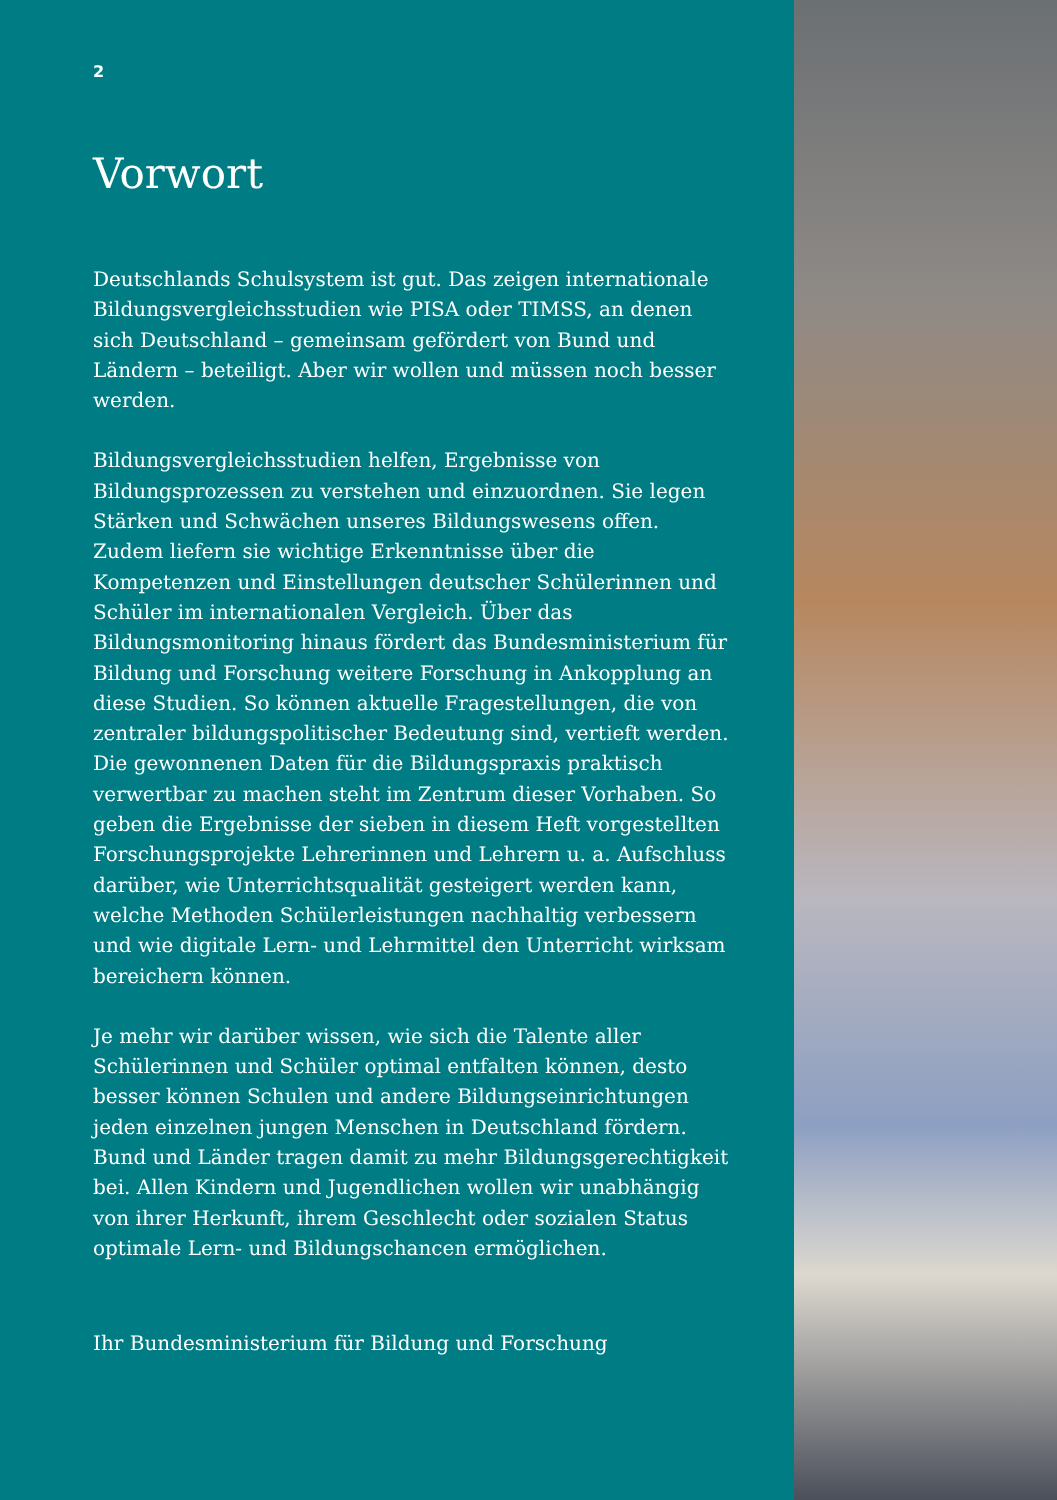2
Vorwort
Deutschlands Schulsystem ist gut. Das zeigen internationale Bildungsvergleichsstudien wie PISA oder TIMSS, an denen sich Deutschland – gemeinsam gefördert von Bund und Ländern – beteiligt. Aber wir wollen und müssen noch besser werden.
Bildungsvergleichsstudien helfen, Ergebnisse von Bildungsprozessen zu verstehen und einzuordnen. Sie legen Stärken und Schwächen unseres Bildungswesens offen. Zudem liefern sie wichtige Erkenntnisse über die Kompetenzen und Einstellungen deutscher Schülerinnen und Schüler im internationalen Vergleich. Über das Bildungsmonitoring hinaus fördert das Bundesministerium für Bildung und Forschung weitere Forschung in Ankopplung an diese Studien. So können aktuelle Fragestellungen, die von zentraler bildungspolitischer Bedeutung sind, vertieft werden. Die gewonnenen Daten für die Bildungspraxis praktisch verwertbar zu machen steht im Zentrum dieser Vorhaben. So geben die Ergebnisse der sieben in diesem Heft vorgestellten Forschungsprojekte Lehrerinnen und Lehrern u. a. Aufschluss darüber, wie Unterrichtsqualität gesteigert werden kann, welche Methoden Schülerleistungen nachhaltig verbessern und wie digitale Lern- und Lehrmittel den Unterricht wirksam bereichern können.
Je mehr wir darüber wissen, wie sich die Talente aller Schülerinnen und Schüler optimal entfalten können, desto besser können Schulen und andere Bildungseinrichtungen jeden einzelnen jungen Menschen in Deutschland fördern. Bund und Länder tragen damit zu mehr Bildungsgerechtigkeit bei. Allen Kindern und Jugendlichen wollen wir unabhängig von ihrer Herkunft, ihrem Geschlecht oder sozialen Status optimale Lern- und Bildungschancen ermöglichen.
Ihr Bundesministerium für Bildung und Forschung